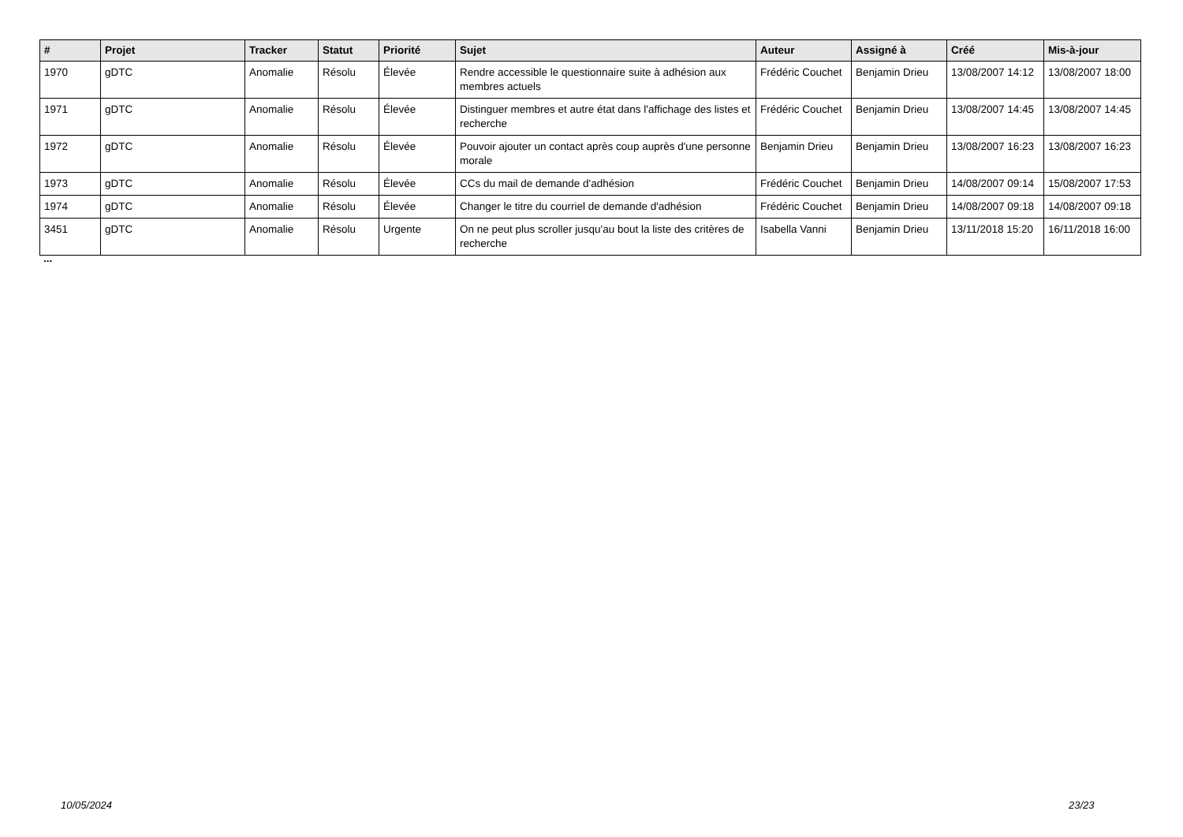| # | Projet | Tracker | Statut | Priorité | Sujet | Auteur | Assigné à | Créé | Mis-à-jour |
| --- | --- | --- | --- | --- | --- | --- | --- | --- | --- |
| 1970 | gDTC | Anomalie | Résolu | Élevée | Rendre accessible le questionnaire suite à adhésion aux membres actuels | Frédéric Couchet | Benjamin Drieu | 13/08/2007 14:12 | 13/08/2007 18:00 |
| 1971 | gDTC | Anomalie | Résolu | Élevée | Distinguer membres et autre état dans l'affichage des listes et recherche | Frédéric Couchet | Benjamin Drieu | 13/08/2007 14:45 | 13/08/2007 14:45 |
| 1972 | gDTC | Anomalie | Résolu | Élevée | Pouvoir ajouter un contact après coup auprès d'une personne morale | Benjamin Drieu | Benjamin Drieu | 13/08/2007 16:23 | 13/08/2007 16:23 |
| 1973 | gDTC | Anomalie | Résolu | Élevée | CCs du mail de demande d'adhésion | Frédéric Couchet | Benjamin Drieu | 14/08/2007 09:14 | 15/08/2007 17:53 |
| 1974 | gDTC | Anomalie | Résolu | Élevée | Changer le titre du courriel de demande d'adhésion | Frédéric Couchet | Benjamin Drieu | 14/08/2007 09:18 | 14/08/2007 09:18 |
| 3451 | gDTC | Anomalie | Résolu | Urgente | On ne peut plus scroller jusqu'au bout la liste des critères de recherche | Isabella Vanni | Benjamin Drieu | 13/11/2018 15:20 | 16/11/2018 16:00 |
...
10/05/2024 23/23